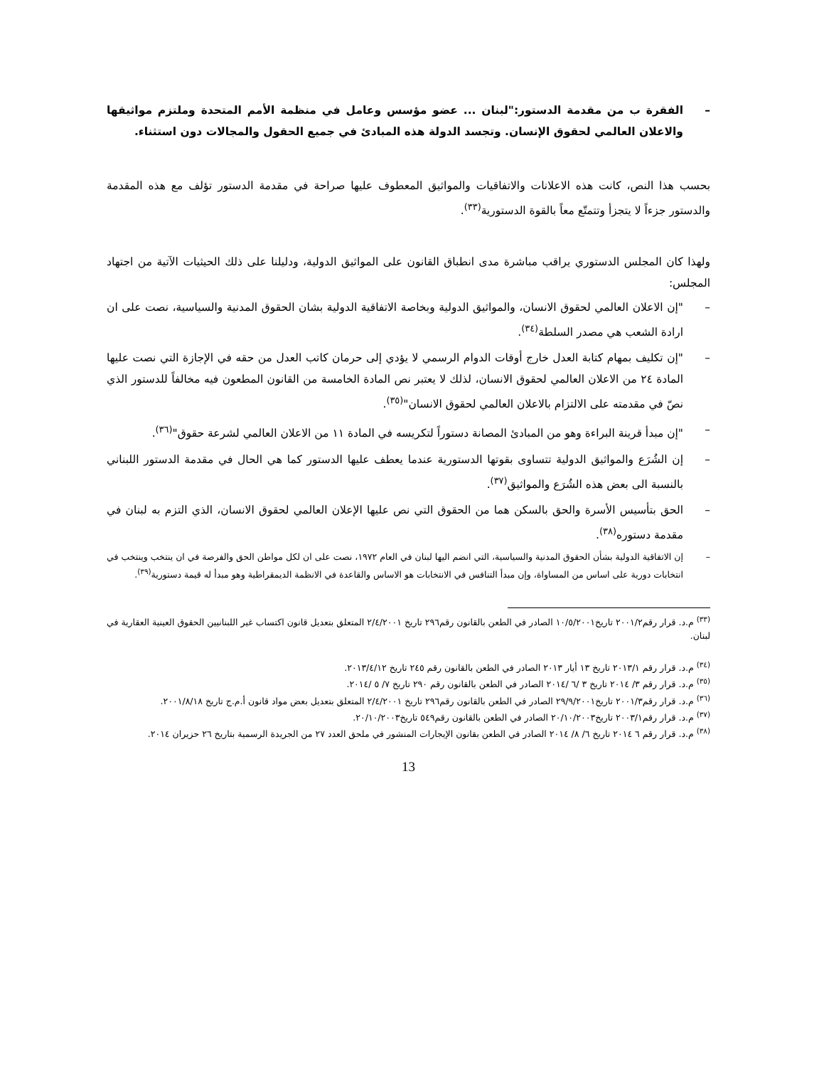– الفقرة ب من مقدمة الدستور:"لبنان ... عضو مؤسس وعامل في منظمة الأمم المتحدة وملتزم مواثيقها والاعلان العالمي لحقوق الإنسان. وتجسد الدولة هذه المبادئ في جميع الحقول والمجالات دون استثناء.
بحسب هذا النص، كانت هذه الاعلانات والاتفاقيات والمواثيق المعطوف عليها صراحة في مقدمة الدستور تؤلف مع هذه المقدمة والدستور جزءاً لا يتجزأ وتتمتّع معاً بالقوة الدستورية<sup>(٣٣)</sup>.
ولهذا كان المجلس الدستوري يراقب مباشرة مدى انطباق القانون على المواثيق الدولية، ودليلنا على ذلك الحيثيات الآتية من اجتهاد المجلس:
– "إن الاعلان العالمي لحقوق الانسان، والمواثيق الدولية وبخاصة الاتفاقية الدولية بشان الحقوق المدنية والسياسية، نصت على ان ارادة الشعب هي مصدر السلطة<sup>(٣٤)</sup>.
– "إن تكليف بمهام كتابة العدل خارج أوقات الدوام الرسمي لا يؤدي إلى حرمان كاتب العدل من حقه في الإجازة التي نصت عليها المادة ٢٤ من الاعلان العالمي لحقوق الانسان، لذلك لا يعتبر نص المادة الخامسة من القانون المطعون فيه مخالفاً للدستور الذي نصّ في مقدمته على الالتزام بالاعلان العالمي لحقوق الانسان"<sup>(٣٥)</sup>.
– "إن مبدأ قرينة البراءة وهو من المبادئ المصانة دستوراً لتكريسه في المادة ١١ من الاعلان العالمي لشرعة حقوق"<sup>(٣٦)</sup>.
– إن الشُرَع والمواثيق الدولية تتساوى بقوتها الدستورية عندما يعطف عليها الدستور كما هي الحال في مقدمة الدستور اللبناني بالنسبة الى بعض هذه الشُرَع والمواثيق<sup>(٣٧)</sup>.
– الحق بتأسيس الأسرة والحق بالسكن هما من الحقوق التي نص عليها الإعلان العالمي لحقوق الانسان، الذي التزم به لبنان في مقدمة دستوره<sup>(٣٨)</sup>.
– إن الاتفاقية الدولية بشأن الحقوق المدنية والسياسية، التي انضم اليها لبنان في العام ١٩٧٢، نصت على ان لكل مواطن الحق والفرصة في ان ينتخب وينتخب في انتخابات دورية على اساس من المساواة، وإن مبدأ التنافس في الانتخابات هو الاساس والقاعدة في الانظمة الديمقراطية وهو مبدأ له قيمة دستورية<sup>(٣٩)</sup>.
<sup>(٣٣)</sup> م.د. قرار رقم٢٠٠١/٢ تاريخ١٠/٥/٢٠٠١ الصادر في الطعن بالقانون رقم٢٩٦ تاريخ ٢/٤/٢٠٠١ المتعلق بتعديل قانون اكتساب غير اللبنانيين الحقوق العينية العقارية في لبنان.
<sup>(٣٤)</sup> م.د. قرار رقم ٢٠١٣/١ تاريخ ١٣ أيار ٢٠١٣ الصادر في الطعن بالقانون رقم ٢٤٥ تاريخ ٢٠١٣/٤/١٢.
<sup>(٣٥)</sup> م.د. قرار رقم ٣/ ٢٠١٤ تاريخ ٣ /٦ /٢٠١٤ الصادر في الطعن بالقانون رقم ٢٩٠ تاريخ ٧/ ٥ /٢٠١٤.
<sup>(٣٦)</sup> م.د. قرار رقم٢٠٠١/٣ تاريخ٢٩/٩/٢٠٠١ الصادر في الطعن بالقانون رقم٢٩٦ تاريخ ٢/٤/٢٠٠١ المتعلق بتعديل بعض مواد قانون أ.م.ج تاريخ ٢٠٠١/٨/١٨.
<sup>(٣٧)</sup> م.د. قرار رقم٢٠٠٣/١ تاريخ٢٠/١٠/٢٠٠٣ الصادر في الطعن بالقانون رقم٥٤٩ تاريخ٢٠/١٠/٢٠٠٣.
<sup>(٣٨)</sup> م.د. قرار رقم ٦ ٢٠١٤ تاريخ ٦/ ٨/ ٢٠١٤ الصادر في الطعن بقانون الإيجارات المنشور في ملحق العدد ٢٧ من الجريدة الرسمية بتاريخ ٢٦ حزيران ٢٠١٤.
13